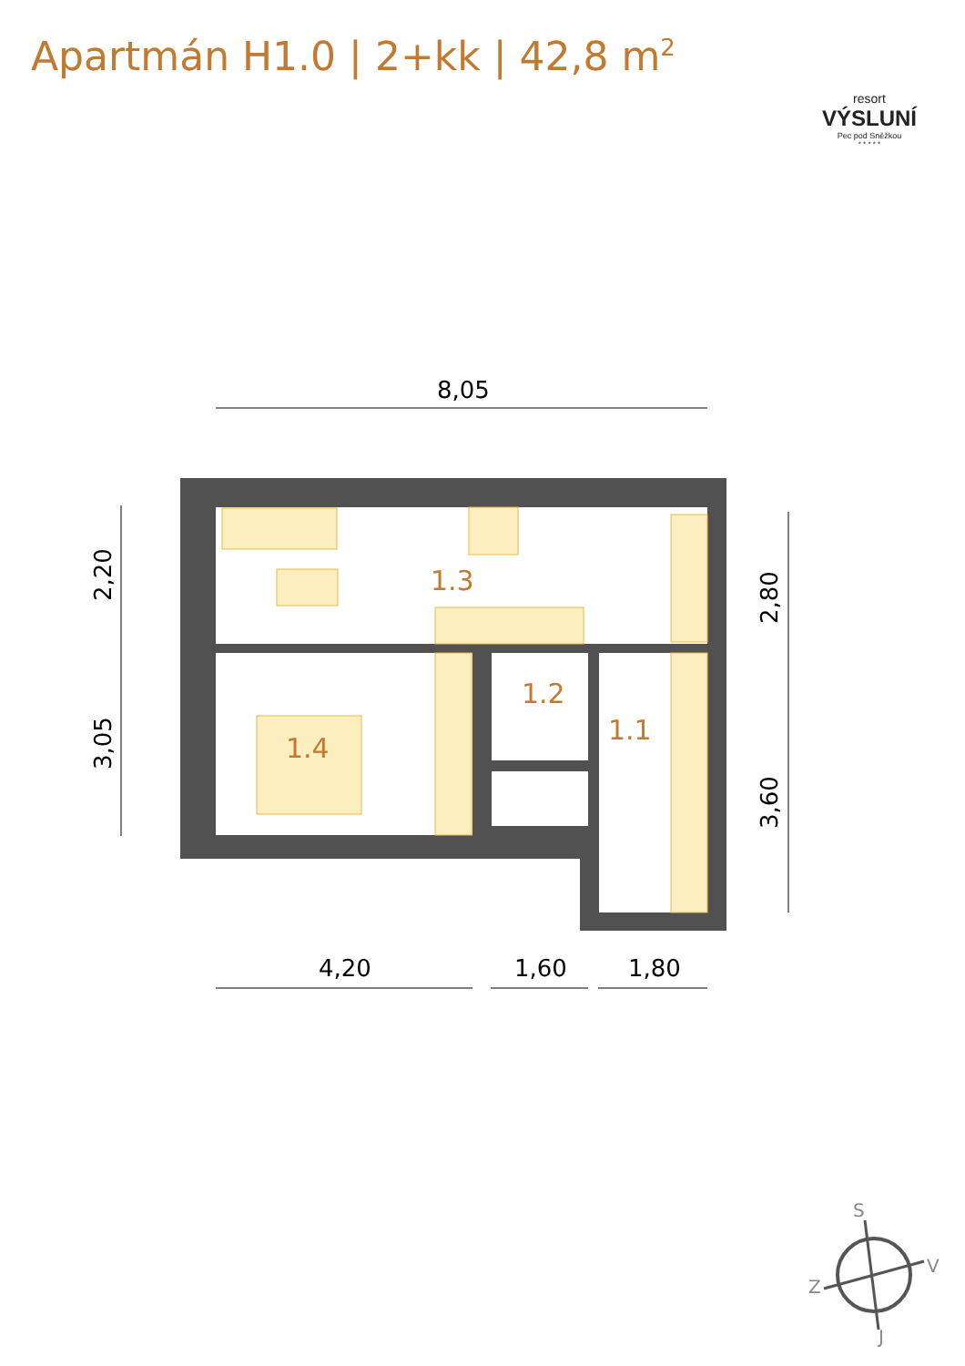Apartmán H1.0 | 2+kk | 42,8 m<sup>2</sup>
resort
VÝSLUNÍ
Pec pod Sněžkou
* * * * *
8,05
1.3
1.2
1.1
1.4
2,20
3,05
2,80
3,60
4,20
1,60
1,80
S
V
Z
J